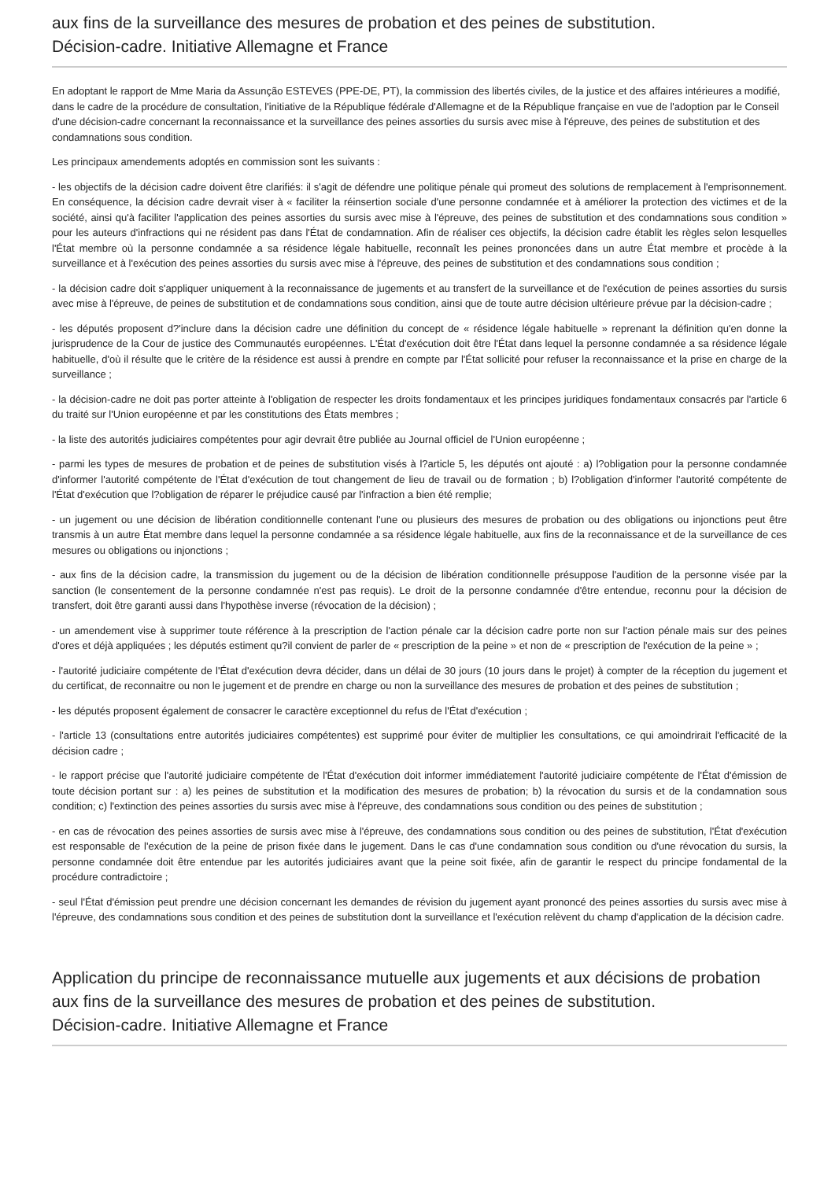aux fins de la surveillance des mesures de probation et des peines de substitution.
Décision-cadre. Initiative Allemagne et France
En adoptant le rapport de Mme Maria da Assunção ESTEVES (PPE-DE, PT), la commission des libertés civiles, de la justice et des affaires intérieures a modifié, dans le cadre de la procédure de consultation, l'initiative de la République fédérale d'Allemagne et de la République française en vue de l'adoption par le Conseil d'une décision-cadre concernant la reconnaissance et la surveillance des peines assorties du sursis avec mise à l'épreuve, des peines de substitution et des condamnations sous condition.
Les principaux amendements adoptés en commission sont les suivants :
- les objectifs de la décision cadre doivent être clarifiés: il s'agit de défendre une politique pénale qui promeut des solutions de remplacement à l'emprisonnement. En conséquence, la décision cadre devrait viser à « faciliter la réinsertion sociale d'une personne condamnée et à améliorer la protection des victimes et de la société, ainsi qu'à faciliter l'application des peines assorties du sursis avec mise à l'épreuve, des peines de substitution et des condamnations sous condition » pour les auteurs d'infractions qui ne résident pas dans l'État de condamnation. Afin de réaliser ces objectifs, la décision cadre établit les règles selon lesquelles l'État membre où la personne condamnée a sa résidence légale habituelle, reconnaît les peines prononcées dans un autre État membre et procède à la surveillance et à l'exécution des peines assorties du sursis avec mise à l'épreuve, des peines de substitution et des condamnations sous condition ;
- la décision cadre doit s'appliquer uniquement à la reconnaissance de jugements et au transfert de la surveillance et de l'exécution de peines assorties du sursis avec mise à l'épreuve, de peines de substitution et de condamnations sous condition, ainsi que de toute autre décision ultérieure prévue par la décision-cadre ;
- les députés proposent d?'inclure dans la décision cadre une définition du concept de « résidence légale habituelle » reprenant la définition qu'en donne la jurisprudence de la Cour de justice des Communautés européennes. L'État d'exécution doit être l'État dans lequel la personne condamnée a sa résidence légale habituelle, d'où il résulte que le critère de la résidence est aussi à prendre en compte par l'État sollicité pour refuser la reconnaissance et la prise en charge de la surveillance ;
- la décision-cadre ne doit pas porter atteinte à l'obligation de respecter les droits fondamentaux et les principes juridiques fondamentaux consacrés par l'article 6 du traité sur l'Union européenne et par les constitutions des États membres ;
- la liste des autorités judiciaires compétentes pour agir devrait être publiée au Journal officiel de l'Union européenne ;
- parmi les types de mesures de probation et de peines de substitution visés à l?article 5, les députés ont ajouté : a) l?obligation pour la personne condamnée d'informer l'autorité compétente de l'État d'exécution de tout changement de lieu de travail ou de formation ; b) l?obligation d'informer l'autorité compétente de l'État d'exécution que l?obligation de réparer le préjudice causé par l'infraction a bien été remplie;
- un jugement ou une décision de libération conditionnelle contenant l'une ou plusieurs des mesures de probation ou des obligations ou injonctions peut être transmis à un autre État membre dans lequel la personne condamnée a sa résidence légale habituelle, aux fins de la reconnaissance et de la surveillance de ces mesures ou obligations ou injonctions ;
- aux fins de la décision cadre, la transmission du jugement ou de la décision de libération conditionnelle présuppose l'audition de la personne visée par la sanction (le consentement de la personne condamnée n'est pas requis). Le droit de la personne condamnée d'être entendue, reconnu pour la décision de transfert, doit être garanti aussi dans l'hypothèse inverse (révocation de la décision) ;
- un amendement vise à supprimer toute référence à la prescription de l'action pénale car la décision cadre porte non sur l'action pénale mais sur des peines d'ores et déjà appliquées ; les députés estiment qu?il convient de parler de « prescription de la peine » et non de « prescription de l'exécution de la peine » ;
- l'autorité judiciaire compétente de l'État d'exécution devra décider, dans un délai de 30 jours (10 jours dans le projet) à compter de la réception du jugement et du certificat, de reconnaitre ou non le jugement et de prendre en charge ou non la surveillance des mesures de probation et des peines de substitution ;
- les députés proposent également de consacrer le caractère exceptionnel du refus de l'État d'exécution ;
- l'article 13 (consultations entre autorités judiciaires compétentes) est supprimé pour éviter de multiplier les consultations, ce qui amoindrirait l'efficacité de la décision cadre ;
- le rapport précise que l'autorité judiciaire compétente de l'État d'exécution doit informer immédiatement l'autorité judiciaire compétente de l'État d'émission de toute décision portant sur : a) les peines de substitution et la modification des mesures de probation; b) la révocation du sursis et de la condamnation sous condition; c) l'extinction des peines assorties du sursis avec mise à l'épreuve, des condamnations sous condition ou des peines de substitution ;
- en cas de révocation des peines assorties de sursis avec mise à l'épreuve, des condamnations sous condition ou des peines de substitution, l'État d'exécution est responsable de l'exécution de la peine de prison fixée dans le jugement. Dans le cas d'une condamnation sous condition ou d'une révocation du sursis, la personne condamnée doit être entendue par les autorités judiciaires avant que la peine soit fixée, afin de garantir le respect du principe fondamental de la procédure contradictoire ;
- seul l'État d'émission peut prendre une décision concernant les demandes de révision du jugement ayant prononcé des peines assorties du sursis avec mise à l'épreuve, des condamnations sous condition et des peines de substitution dont la surveillance et l'exécution relèvent du champ d'application de la décision cadre.
Application du principe de reconnaissance mutuelle aux jugements et aux décisions de probation aux fins de la surveillance des mesures de probation et des peines de substitution.
Décision-cadre. Initiative Allemagne et France